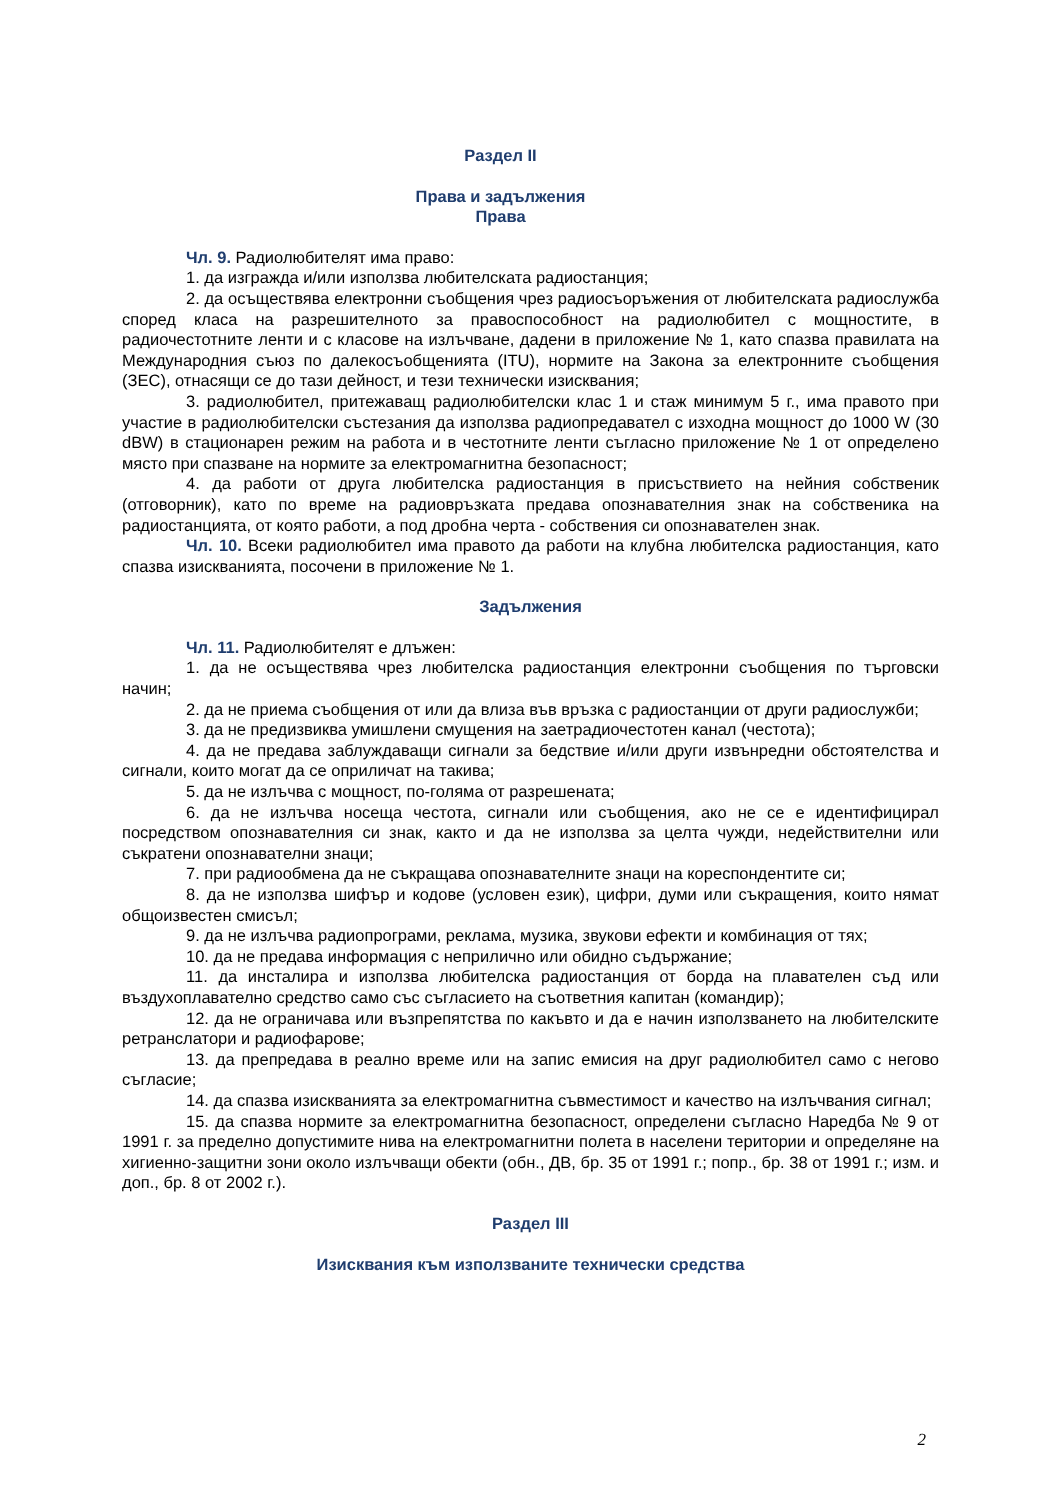Раздел II
Права и задължения
Права
Чл. 9. Радиолюбителят има право:
1. да изгражда и/или използва любителската радиостанция;
2. да осъществява електронни съобщения чрез радиосъоръжения от любителската радиослужба според класа на разрешителното за правоспособност на радиолюбител с мощностите, в радиочестотните ленти и с класове на излъчване, дадени в приложение № 1, като спазва правилата на Международния съюз по далекосъобщенията (ITU), нормите на Закона за електронните съобщения (ЗЕС), отнасящи се до тази дейност, и тези технически изисквания;
3. радиолюбител, притежаващ радиолюбителски клас 1 и стаж минимум 5 г., има правото при участие в радиолюбителски състезания да използва радиопредавател с изходна мощност до 1000 W (30 dBW) в стационарен режим на работа и в честотните ленти съгласно приложение № 1 от определено място при спазване на нормите за електромагнитна безопасност;
4. да работи от друга любителска радиостанция в присъствието на нейния собственик (отговорник), като по време на радиовръзката предава опознавателния знак на собственика на радиостанцията, от която работи, а под дробна черта - собствения си опознавателен знак.
Чл. 10. Всеки радиолюбител има правото да работи на клубна любителска радиостанция, като спазва изискванията, посочени в приложение № 1.
Задължения
Чл. 11. Радиолюбителят е длъжен:
1. да не осъществява чрез любителска радиостанция електронни съобщения по търговски начин;
2. да не приема съобщения от или да влиза във връзка с радиостанции от други радиослужби;
3. да не предизвиква умишлени смущения на заетрадиочестотен канал (честота);
4. да не предава заблуждаващи сигнали за бедствие и/или други извънредни обстоятелства и сигнали, които могат да се оприличат на такива;
5. да не излъчва с мощност, по-голяма от разрешената;
6. да не излъчва носеща честота, сигнали или съобщения, ако не се е идентифицирал посредством опознавателния си знак, както и да не използва за целта чужди, недействителни или съкратени опознавателни знаци;
7. при радиообмена да не съкращава опознавателните знаци на кореспондентите си;
8. да не използва шифър и кодове (условен език), цифри, думи или съкращения, които нямат общоизвестен смисъл;
9. да не излъчва радиопрограми, реклама, музика, звукови ефекти и комбинация от тях;
10. да не предава информация с неприлично или обидно съдържание;
11. да инсталира и използва любителска радиостанция от борда на плавателен съд или въздухоплавателно средство само със съгласието на съответния капитан (командир);
12. да не ограничава или възпрепятства по какъвто и да е начин използването на любителските ретранслатори и радиофарове;
13. да препредава в реално време или на запис емисия на друг радиолюбител само с негово съгласие;
14. да спазва изискванията за електромагнитна съвместимост и качество на излъчвания сигнал;
15. да спазва нормите за електромагнитна безопасност, определени съгласно Наредба № 9 от 1991 г. за пределно допустимите нива на електромагнитни полета в населени територии и определяне на хигиенно-защитни зони около излъчващи обекти (обн., ДВ, бр. 35 от 1991 г.; попр., бр. 38 от 1991 г.; изм. и доп., бр. 8 от 2002 г.).
Раздел III
Изисквания към използваните технически средства
2